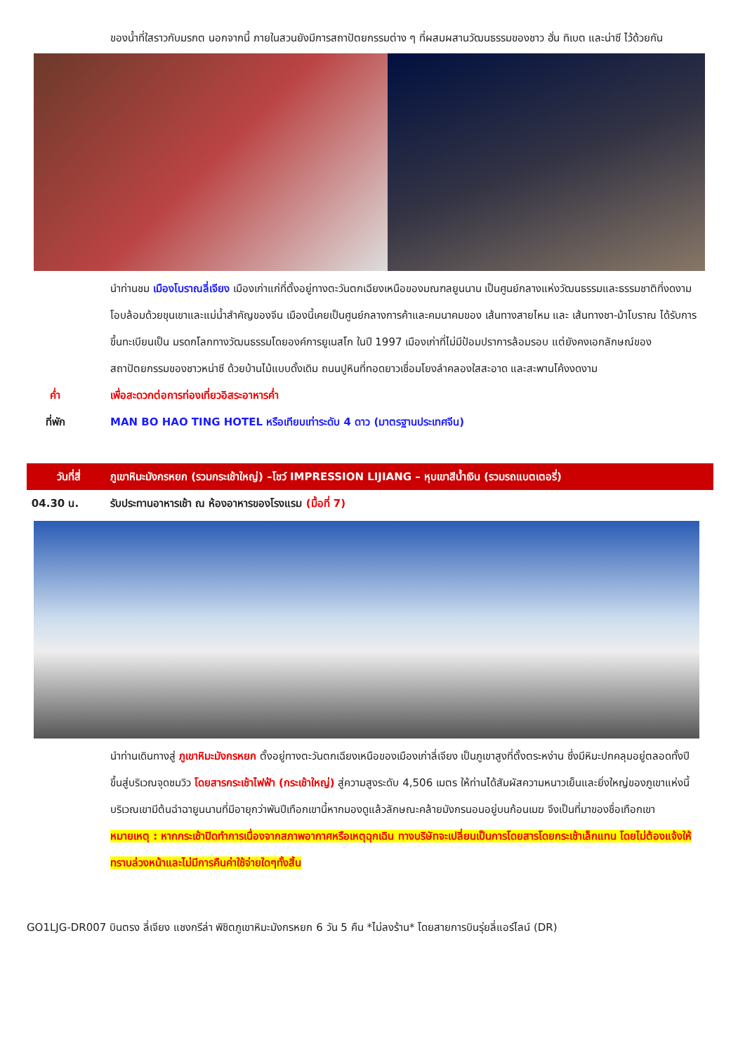ของน้ำที่ใสราวกับมรกต นอกจากนี้ ภายในสวนยังมีการสถาปัตยกรรมต่าง ๆ ที่ผสมผสานวัฒนธรรมของชาว ฮั่น ทิเบต และน่าซี ไว้ด้วยกัน
นำท่านชม เมืองโบราณลี่เจียง เมืองเก่าแก่ที่ตั้งอยู่ทางตะวันตกเฉียงเหนือของมณฑลยูนนาน เป็นศูนย์กลางแห่งวัฒนธรรมและธรรมชาติที่งดงาม โอบล้อมด้วยขุนเขาและแม่น้ำสำคัญของจีน เมืองนี้เคยเป็นศูนย์กลางการค้าและคมนาคมของ เส้นทางสายไหม และ เส้นทางชา-ม้าโบราณ ได้รับการขึ้นทะเบียนเป็น มรดกโลกทางวัฒนธรรมโดยองค์การยูเนสโก ในปี 1997 เมืองเก่าที่ไม่มีป้อมปราการล้อมรอบ แต่ยังคงเอกลักษณ์ของสถาปัตยกรรมของชาวหน่าซี ด้วยบ้านไม้แบบดั้งเดิม ถนนปูหินที่ทอดยาวเชื่อมโยงลำคลองใสสะอาด และสะพานโค้งงดงาม
ค่ำ เพื่อสะดวกต่อการท่องเที่ยวอิสระอาหารค่ำ
ที่พัก MAN BO HAO TING HOTEL หรือเทียบเท่าระดับ 4 ดาว (มาตรฐานประเทศจีน)
วันที่สี่ ภูเขาหิมะมังกรหยก (รวมกระเช้าใหญ่) –โชว์ IMPRESSION LIJIANG – หุบเขาสีน้ำเงิน (รวมรถแบตเตอรี่)
04.30 น. รับประทานอาหารเช้า ณ ห้องอาหารของโรงแรม (มื้อที่ 7)
นำท่านเดินทางสู่ ภูเขาหิมะมังกรหยก ตั้งอยู่ทางตะวันตกเฉียงเหนือของเมืองเก่าลี่เจียง เป็นภูเขาสูงที่ตั้งตระหง่าน ซึ่งมีหิมะปกคลุมอยู่ตลอดทั้งปี ขึ้นสู่บริเวณจุดชมวิว โดยสารกระเช้าไฟฟ้า (กระเช้าใหญ่) สู่ความสูงระดับ 4,506 เมตร ให้ท่านได้สัมผัสความหนาวเย็นและยิ่งใหญ่ของภูเขาแห่งนี้ บริเวณเขามีต้นฉำฉายูนนานที่มีอายุกว่าพันปีเทือกเขานี้หากมองดูแล้วลักษณะคล้ายมังกรนอนอยู่บนก้อนเมฆ จึงเป็นที่มาของชื่อเทือกเขา
หมายเหตุ : หากกระเช้าปิดทำการเนื่องจากสภาพอากาศหรือเหตุฉุกเฉิน ทางบริษัทจะเปลี่ยนเป็นการโดยสารโดยกระเช้าเล็กแทน โดยไม่ต้องแจ้งให้ทราบล่วงหน้าและไม่มีการคืนค่าใช้จ่ายใดๆทั้งสิ้น
GO1LJG-DR007 บินตรง ลี่เจียง แชงกรีล่า พิชิตภูเขาหิมะมังกรหยก 6 วัน 5 คืน *ไม่ลงร้าน* โดยสายการบินรุ่ยลี่แอร์ไลน์ (DR)